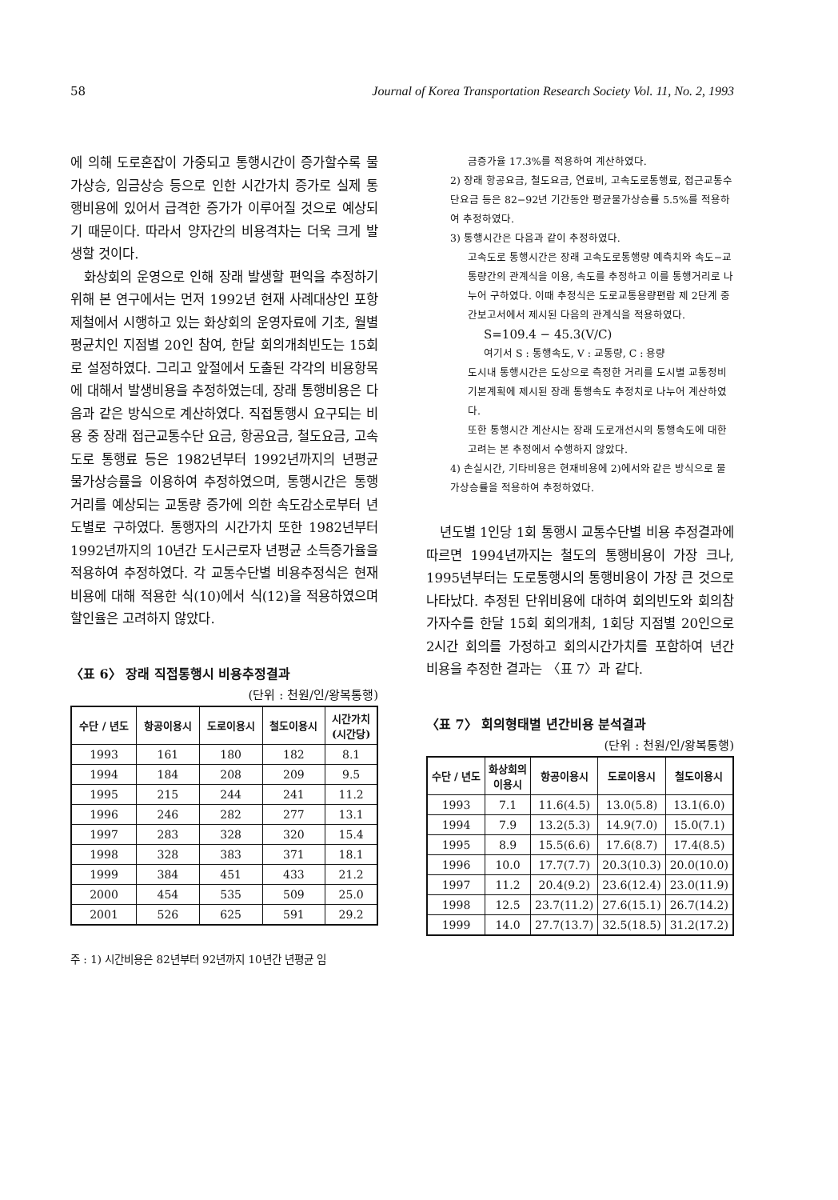58 Journal of Korea Transportation Research Society Vol. 11, No. 2, 1993
에 의해 도로혼잡이 가중되고 통행시간이 증가할수록 물가상승, 임금상승 등으로 인한 시간가치 증가로 실제 통행비용에 있어서 급격한 증가가 이루어질 것으로 예상되기 때문이다. 따라서 양자간의 비용격차는 더욱 크게 발생할 것이다.
화상회의 운영으로 인해 장래 발생할 편익을 추정하기 위해 본 연구에서는 먼저 1992년 현재 사례대상인 포항제철에서 시행하고 있는 화상회의 운영자료에 기초, 월별 평균치인 지점별 20인 참여, 한달 회의개최빈도는 15회로 설정하였다. 그리고 앞절에서 도출된 각각의 비용항목에 대해서 발생비용을 추정하였는데, 장래 통행비용은 다음과 같은 방식으로 계산하였다. 직접통행시 요구되는 비용 중 장래 접근교통수단 요금, 항공요금, 철도요금, 고속도로 통행료 등은 1982년부터 1992년까지의 년평균 물가상승률을 이용하여 추정하였으며, 통행시간은 통행거리를 예상되는 교통량 증가에 의한 속도감소로부터 년도별로 구하였다. 통행자의 시간가치 또한 1982년부터 1992년까지의 10년간 도시근로자 년평균 소득증가율을 적용하여 추정하였다. 각 교통수단별 비용추정식은 현재 비용에 대해 적용한 식(10)에서 식(12)을 적용하였으며 할인율은 고려하지 않았다.
〈표 6〉 장래 직접통행시 비용추정결과
(단위 : 천원/인/왕복통행)
| 수단 / 년도 | 항공이용시 | 도로이용시 | 철도이용시 | 시간가치 (시간당) |
| --- | --- | --- | --- | --- |
| 1993 | 161 | 180 | 182 | 8.1 |
| 1994 | 184 | 208 | 209 | 9.5 |
| 1995 | 215 | 244 | 241 | 11.2 |
| 1996 | 246 | 282 | 277 | 13.1 |
| 1997 | 283 | 328 | 320 | 15.4 |
| 1998 | 328 | 383 | 371 | 18.1 |
| 1999 | 384 | 451 | 433 | 21.2 |
| 2000 | 454 | 535 | 509 | 25.0 |
| 2001 | 526 | 625 | 591 | 29.2 |
주 : 1) 시간비용은 82년부터 92년까지 10년간 년평균 임
금증가율 17.3%를 적용하여 계산하였다.
2) 장래 항공요금, 철도요금, 연료비, 고속도로통행료, 접근교통수단요금 등은 82−92년 기간동안 평균물가상승률 5.5%를 적용하여 추정하였다.
3) 통행시간은 다음과 같이 추정하였다.
고속도로 통행시간은 장래 고속도로통행량 예측치와 속도−교통량간의 관계식을 이용, 속도를 추정하고 이를 통행거리로 나누어 구하였다. 이때 추정식은 도로교통용량편람 제 2단계 중간보고서에서 제시된 다음의 관계식을 적용하였다.
S=109.4 − 45.3(V/C)
여기서 S : 통행속도, V : 교통량, C : 용량
도시내 통행시간은 도상으로 측정한 거리를 도시별 교통정비기본계획에 제시된 장래 통행속도 추정치로 나누어 계산하였다.
또한 통행시간 계산시는 장래 도로개선시의 통행속도에 대한 고려는 본 추정에서 수행하지 않았다.
4) 손실시간, 기타비용은 현재비용에 2)에서와 같은 방식으로 물가상승률을 적용하여 추정하였다.
년도별 1인당 1회 통행시 교통수단별 비용 추정결과에 따르면 1994년까지는 철도의 통행비용이 가장 크나, 1995년부터는 도로통행시의 통행비용이 가장 큰 것으로 나타났다. 추정된 단위비용에 대하여 회의빈도와 회의참가자수를 한달 15회 회의개최, 1회당 지점별 20인으로 2시간 회의를 가정하고 회의시간가치를 포함하여 년간 비용을 추정한 결과는 〈표 7〉과 같다.
〈표 7〉 회의형태별 년간비용 분석결과
(단위 : 천원/인/왕복통행)
| 수단 / 년도 | 화상회의 이용시 | 항공이용시 | 도로이용시 | 철도이용시 |
| --- | --- | --- | --- | --- |
| 1993 | 7.1 | 11.6(4.5) | 13.0(5.8) | 13.1(6.0) |
| 1994 | 7.9 | 13.2(5.3) | 14.9(7.0) | 15.0(7.1) |
| 1995 | 8.9 | 15.5(6.6) | 17.6(8.7) | 17.4(8.5) |
| 1996 | 10.0 | 17.7(7.7) | 20.3(10.3) | 20.0(10.0) |
| 1997 | 11.2 | 20.4(9.2) | 23.6(12.4) | 23.0(11.9) |
| 1998 | 12.5 | 23.7(11.2) | 27.6(15.1) | 26.7(14.2) |
| 1999 | 14.0 | 27.7(13.7) | 32.5(18.5) | 31.2(17.2) |